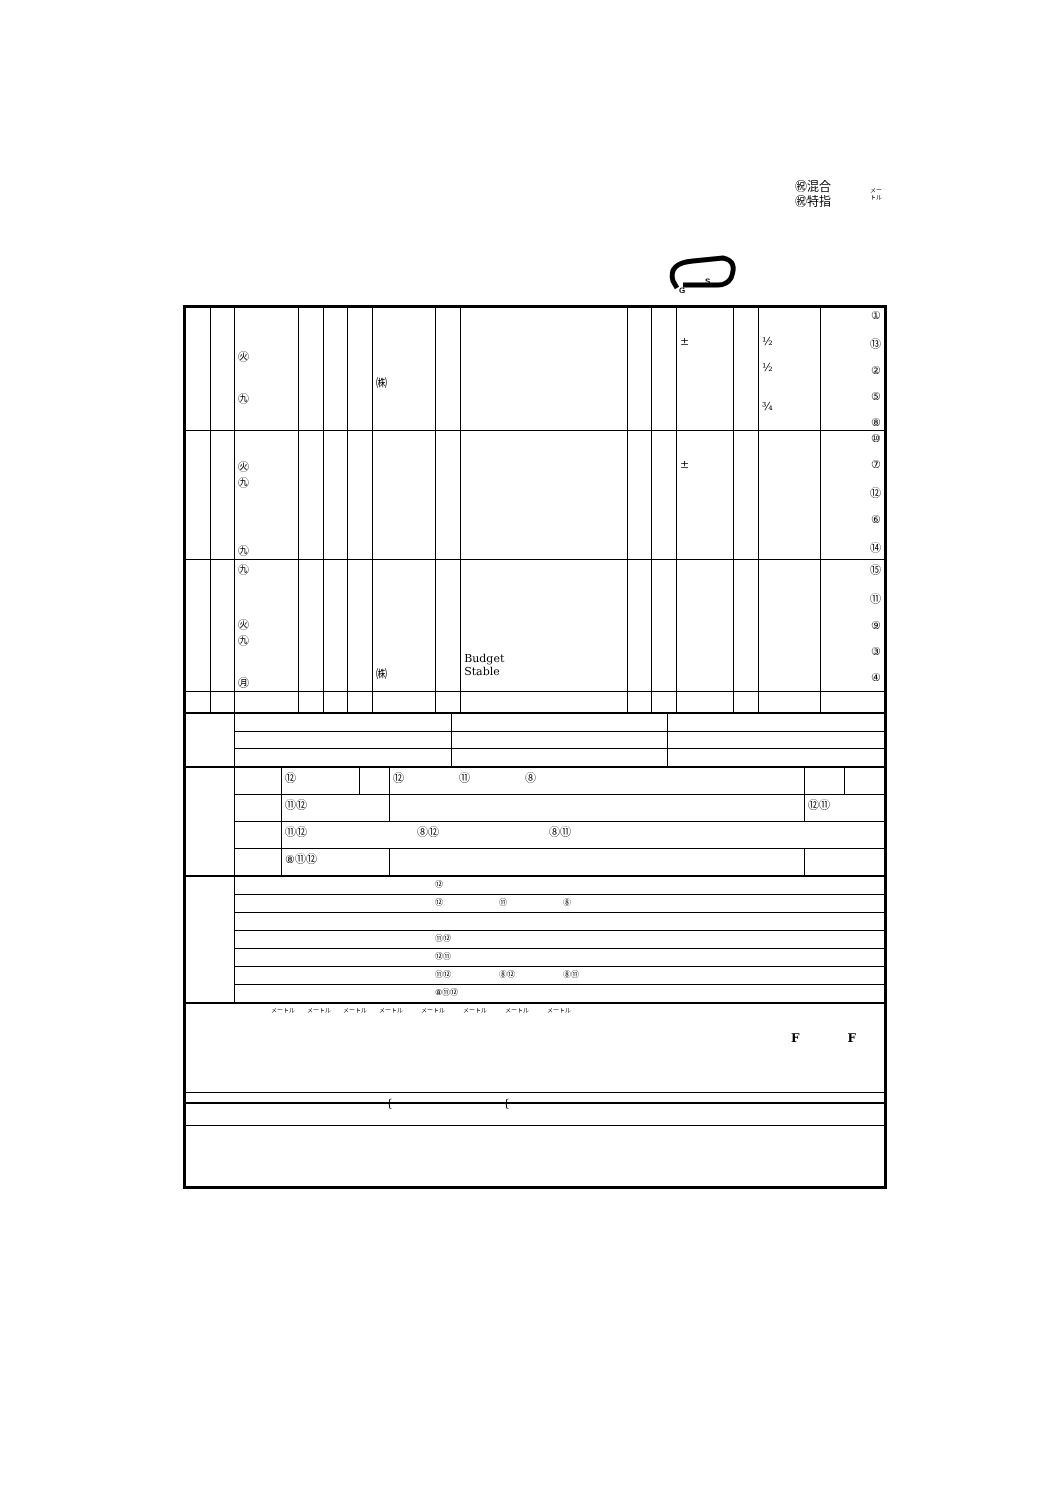㊗混合
㊗特指
メー
トル
S
G
| | | ㊋ ㊈ | | | | ㈱ | | | | | ± | | ½ ½ ¾ | ① ⑬ ② ⑤ ⑧ |
| | | ㊋ ㊈ ㊈ | | | | | | | | | ± | | | ⑩ ⑦ ⑫ ⑥ ⑭ |
| | | ㊈ ㊋ ㊈ ㊊ | | | | ㈱ | | Budget Stable | | | | | | ⑮ ⑪ ⑨ ③ ④ |
| | | ⑫ | | ⑫ ⑪ ⑧ | | |
| | | ⑪⑫ | | | ⑫⑪ | |
| | | ⑪⑫ ⑧⑫ ⑧⑪ | | | | |
| | | ⑧⑪⑫ | | | | |
| | ⑫ |
| | ⑫ ⑪ ⑧ |
| | ⑪⑫ |
| | ⑫⑪ |
| | ⑪⑫ ⑧⑫ ⑧⑪ |
| | ⑧⑪⑫ |
| メートル メートル メートル メートル メートル メートル メートル メートル F F |
| { { |